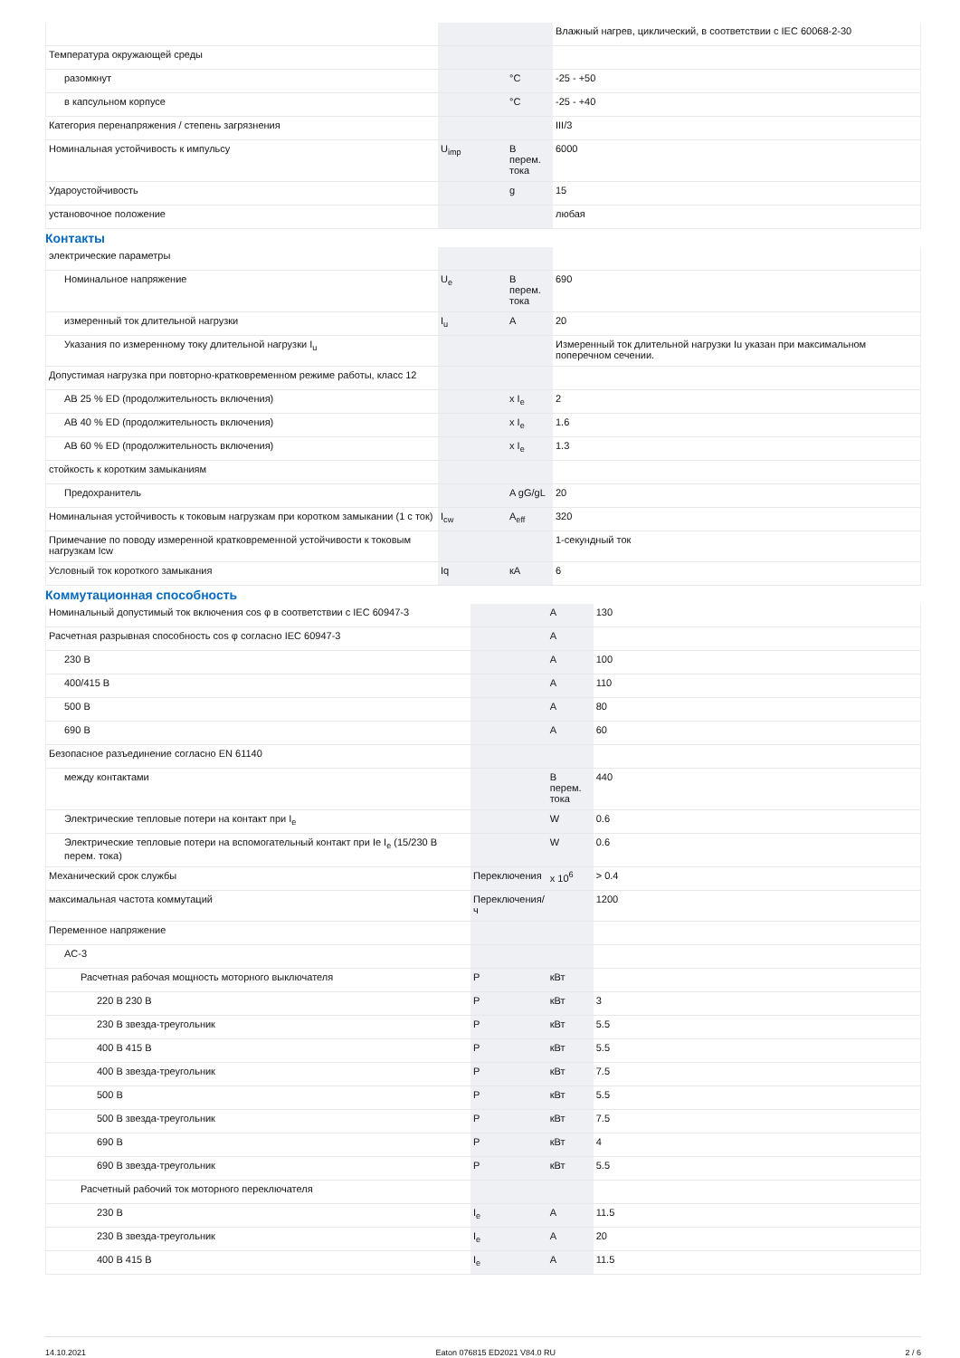| | | | Влажный нагрев, циклический, в соответствии с IEC 60068-2-30 |
| Температура окружающей среды | | | |
| разомкнут | | °C | -25 - +50 |
| в капсульном корпусе | | °C | -25 - +40 |
| Категория перенапряжения / степень загрязнения | | | III/3 |
| Номинальная устойчивость к импульсу | U<sub>imp</sub> | В перем. тока | 6000 |
| Удароустойчивость | | g | 15 |
| установочное положение | | | любая |
Контакты
| электрические параметры | | | |
| Номинальное напряжение | U<sub>e</sub> | В перем. тока | 690 |
| измеренный ток длительной нагрузки | I<sub>u</sub> | A | 20 |
| Указания по измеренному току длительной нагрузки I<sub>u</sub> | | | Измеренный ток длительной нагрузки Iu указан при максимальном поперечном сечении. |
| Допустимая нагрузка при повторно-кратковременном режиме работы, класс 12 | | | |
| AB 25 % ED (продолжительность включения) | | x I<sub>e</sub> | 2 |
| AB 40 % ED (продолжительность включения) | | x I<sub>e</sub> | 1.6 |
| AB 60 % ED (продолжительность включения) | | x I<sub>e</sub> | 1.3 |
| стойкость к коротким замыканиям | | | |
| Предохранитель | | A gG/gL | 20 |
| Номинальная устойчивость к токовым нагрузкам при коротком замыкании (1 с ток) | I<sub>cw</sub> | A<sub>eff</sub> | 320 |
| Примечание по поводу измеренной кратковременной устойчивости к токовым нагрузкам Icw | | | 1-секундный ток |
| Условный ток короткого замыкания | Iq | кA | 6 |
Коммутационная способность
| Номинальный допустимый ток включения cos φ в соответствии с IEC 60947-3 | | A | 130 |
| Расчетная разрывная способность cos φ согласно IEC 60947-3 | | A | |
| 230 В | | A | 100 |
| 400/415 В | | A | 110 |
| 500 В | | A | 80 |
| 690 В | | A | 60 |
| Безопасное разъединение согласно EN 61140 | | | |
| между контактами | | В перем. тока | 440 |
| Электрические тепловые потери на контакт при I<sub>e</sub> | | W | 0.6 |
| Электрические тепловые потери на вспомогательный контакт при Ie I<sub>e</sub> (15/230 В перем. тока) | | W | 0.6 |
| Механический срок службы | Переключения | x 10<sup>6</sup> | > 0.4 |
| максимальная частота коммутаций | Переключения/ ч | | 1200 |
| Переменное напряжение | | | |
| AC-3 | | | |
| Расчетная рабочая мощность моторного выключателя | P | кВт | |
| 220 В 230 В | P | кВт | 3 |
| 230 В звезда-треугольник | P | кВт | 5.5 |
| 400 В 415 В | P | кВт | 5.5 |
| 400 В звезда-треугольник | P | кВт | 7.5 |
| 500 В | P | кВт | 5.5 |
| 500 В звезда-треугольник | P | кВт | 7.5 |
| 690 В | P | кВт | 4 |
| 690 В звезда-треугольник | P | кВт | 5.5 |
| Расчетный рабочий ток моторного переключателя | | | |
| 230 В | I<sub>e</sub> | A | 11.5 |
| 230 В звезда-треугольник | I<sub>e</sub> | A | 20 |
| 400 В 415 В | I<sub>e</sub> | A | 11.5 |
14.10.2021 Eaton 076815 ED2021 V84.0 RU 2 / 6